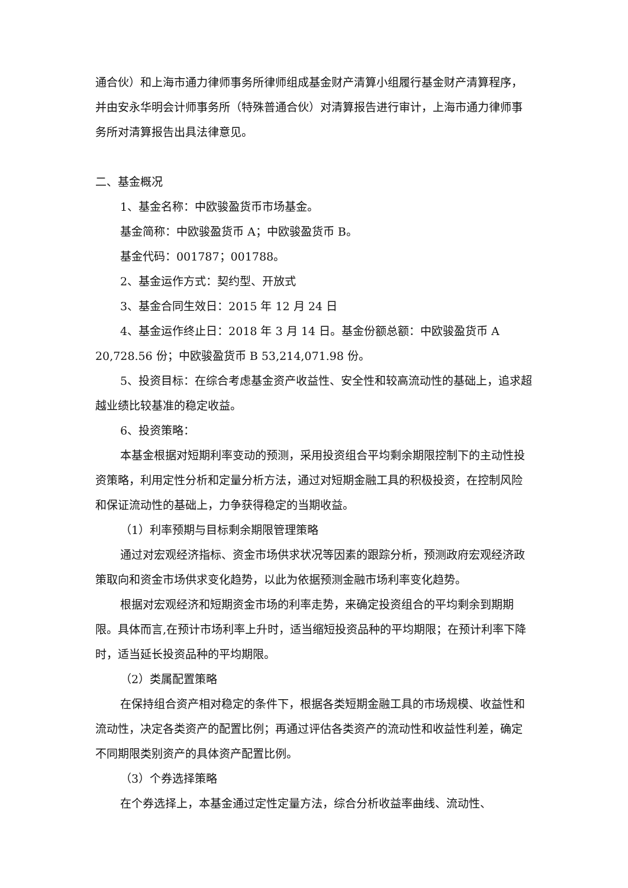通合伙）和上海市通力律师事务所律师组成基金财产清算小组履行基金财产清算程序，并由安永华明会计师事务所（特殊普通合伙）对清算报告进行审计，上海市通力律师事务所对清算报告出具法律意见。
二、基金概况
1、基金名称：中欧骏盈货币市场基金。
基金简称：中欧骏盈货币 A；中欧骏盈货币 B。
基金代码：001787；001788。
2、基金运作方式：契约型、开放式
3、基金合同生效日：2015 年 12 月 24 日
4、基金运作终止日：2018 年 3 月 14 日。基金份额总额：中欧骏盈货币 A 20,728.56 份；中欧骏盈货币 B 53,214,071.98 份。
5、投资目标：在综合考虑基金资产收益性、安全性和较高流动性的基础上，追求超越业绩比较基准的稳定收益。
6、投资策略：
本基金根据对短期利率变动的预测，采用投资组合平均剩余期限控制下的主动性投资策略，利用定性分析和定量分析方法，通过对短期金融工具的积极投资，在控制风险和保证流动性的基础上，力争获得稳定的当期收益。
（1）利率预期与目标剩余期限管理策略
通过对宏观经济指标、资金市场供求状况等因素的跟踪分析，预测政府宏观经济政策取向和资金市场供求变化趋势，以此为依据预测金融市场利率变化趋势。
根据对宏观经济和短期资金市场的利率走势，来确定投资组合的平均剩余到期期限。具体而言,在预计市场利率上升时，适当缩短投资品种的平均期限；在预计利率下降时，适当延长投资品种的平均期限。
（2）类属配置策略
在保持组合资产相对稳定的条件下，根据各类短期金融工具的市场规模、收益性和流动性，决定各类资产的配置比例；再通过评估各类资产的流动性和收益性利差，确定不同期限类别资产的具体资产配置比例。
（3）个券选择策略
在个券选择上，本基金通过定性定量方法，综合分析收益率曲线、流动性、